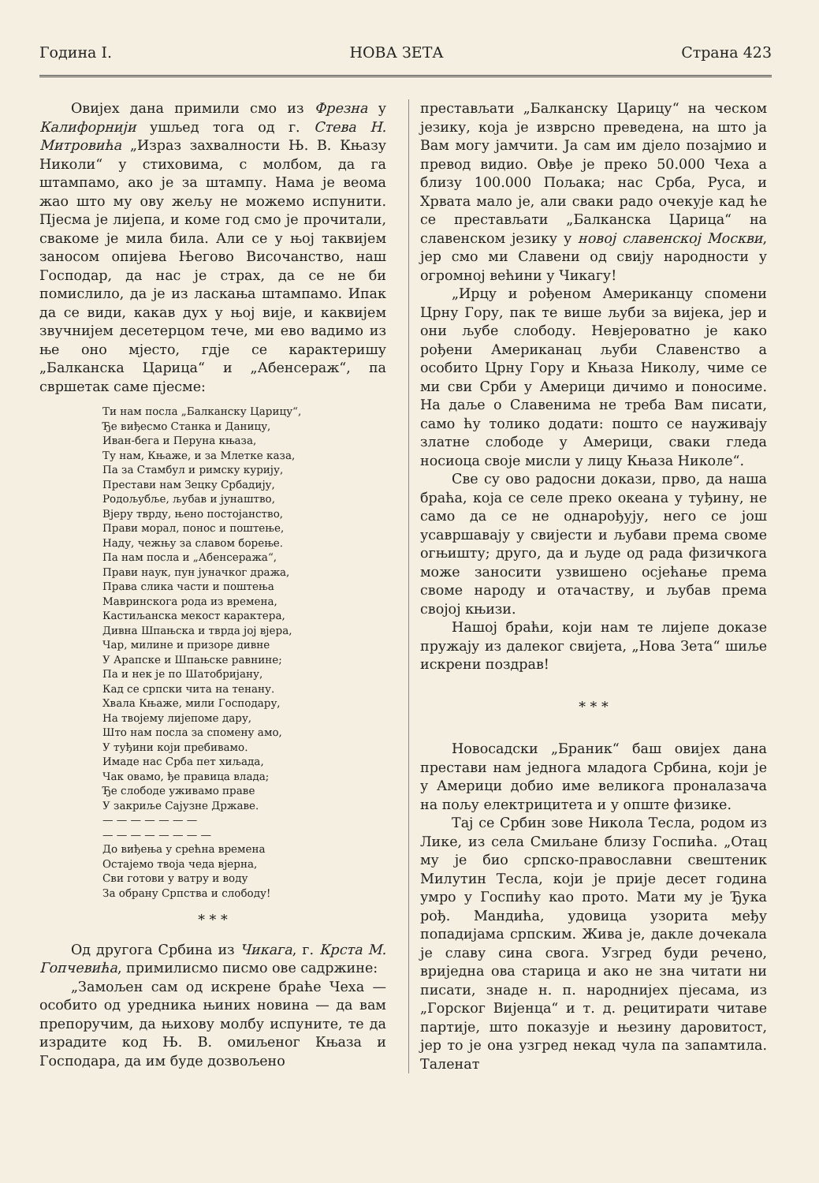Година I. НОВА ЗЕТА Страна 423
Овијех дана примили смо из Фрезна у Калифорнији ушљед тога од г. Стева Н. Митровића „Израз захвалности Њ. В. Књазу Николи“ у стиховима, с молбом, да га штампамо, ако је за штампу. Нама је веома жао што му ову жељу не можемо испунити. Пјесма је лијепа, и коме год смо је прочитали, свакоме је мила била. Али се у њој таквијем заносом опијева Његово Височанство, наш Господар, да нас је страх, да се не би помислило, да је из ласкања штампамо. Ипак да се види, какав дух у њој вије, и каквијем звучнијем десетерцом тече, ми ево вадимо из ње оно мјесто, гдје се карактеришу „Балканска Царица“ и „Абенсераж“, па свршетак саме пјесме:
Ти нам посла „Балканску Царицу“,
Ђе виђесмо Станка и Даницу,
Иван-бега и Перуна књаза,
Ту нам, Књаже, и за Млетке каза,
Па за Стамбул и римску курију,
Престави нам Зецку Србадију,
Родољубље, љубав и јунаштво,
Вјеру тврду, њено постојанство,
Прави морал, понос и поштење,
Наду, чежњу за славом борење.
Па нам посла и „Абенсеража“,
Прави наук, пун јуначког дража,
Права слика части и поштења
Мавринскога рода из времена,
Кастиљанска мекост карактера,
Дивна Шпањска и тврда јој вјера,
Чар, милине и призоре дивне
У Арапске и Шпањске равнине;
Па и нек је по Шатобријану,
Кад се српски чита на тенану.
Хвала Књаже, мили Господару,
На твојему лијепоме дару,
Што нам посла за спомену амо,
У туђини који пребивамо.
Имаде нас Срба пет хиљада,
Чак овамо, ђе правица влада;
Ђе слободе уживамо праве
У закриље Сајузне Државе.
— — — — — — —
— — — — — — — —
До виђења у срећна времена
Остајемо твоја чеда вјерна,
Сви готови у ватру и воду
За обрану Српства и слободу!
* * *
Од другога Србина из Чикага, г. Крста М. Гопчевића, примилисмо писмо ове садржине:
„Замољен сам од искрене браће Чеха — особито од уредника њиних новина — да вам препоручим, да њихову молбу испуните, те да израдите код Њ. В. омиљеног Књаза и Господара, да им буде дозвољено
престављати „Балканску Царицу“ на ческом језику, која је изврсно преведена, на што ја Вам могу јамчити. Ја сам им дјело позајмио и превод видио. Овђе је преко 50.000 Чеха а близу 100.000 Пољака; нас Срба, Руса, и Хрвата мало је, али сваки радо очекује кад ће се престављати „Балканска Царица“ на славенском језику у новој славенској Москви, јер смо ми Славени од свију народности у огромној већини у Чикагу!
„Ирцу и рођеном Американцу спомени Црну Гору, пак те више љуби за вијека, јер и они љубе слободу. Невјероватно је како рођени Американац љуби Славенство а особито Црну Гору и Књаза Николу, чиме се ми сви Срби у Америци дичимо и поносиме. На даље о Славенима не треба Вам писати, само ћу толико додати: пошто се науживају златне слободе у Америци, сваки гледа носиоца своје мисли у лицу Књаза Николе“.
Све су ово радосни докази, прво, да наша браћа, која се селе преко океана у туђину, не само да се не однарођују, него се још усавршавају у свијести и љубави према своме огњишту; друго, да и људе од рада физичкога може заносити узвишено осјећање према своме народу и отачаству, и љубав према својој књизи.
Нашој браћи, који нам те лијепе доказе пружају из далеког свијета, „Нова Зета“ шиље искрени поздрав!
* * *
Новосадски „Браник“ баш овијех дана престави нам једнога младога Србина, који је у Америци добио име великога проналазача на пољу електрицитета и у опште физике.
Тај се Србин зове Никола Тесла, родом из Лике, из села Смиљане близу Госпића. „Отац му је био српско-православни свештеник Милутин Тесла, који је прије десет година умро у Госпићу као прото. Мати му је Ђука рођ. Мандића, удовица узорита међу попадијама српским. Жива је, дакле дочекала је славу сина свога. Узгред буди речено, вриједна ова старица и ако не зна читати ни писати, знаде н. п. народнијех пјесама, из „Горског Вијенца“ и т. д. рецитирати читаве партије, што показује и њезину даровитост, јер то је она узгред некад чула па запамтила. Таленат